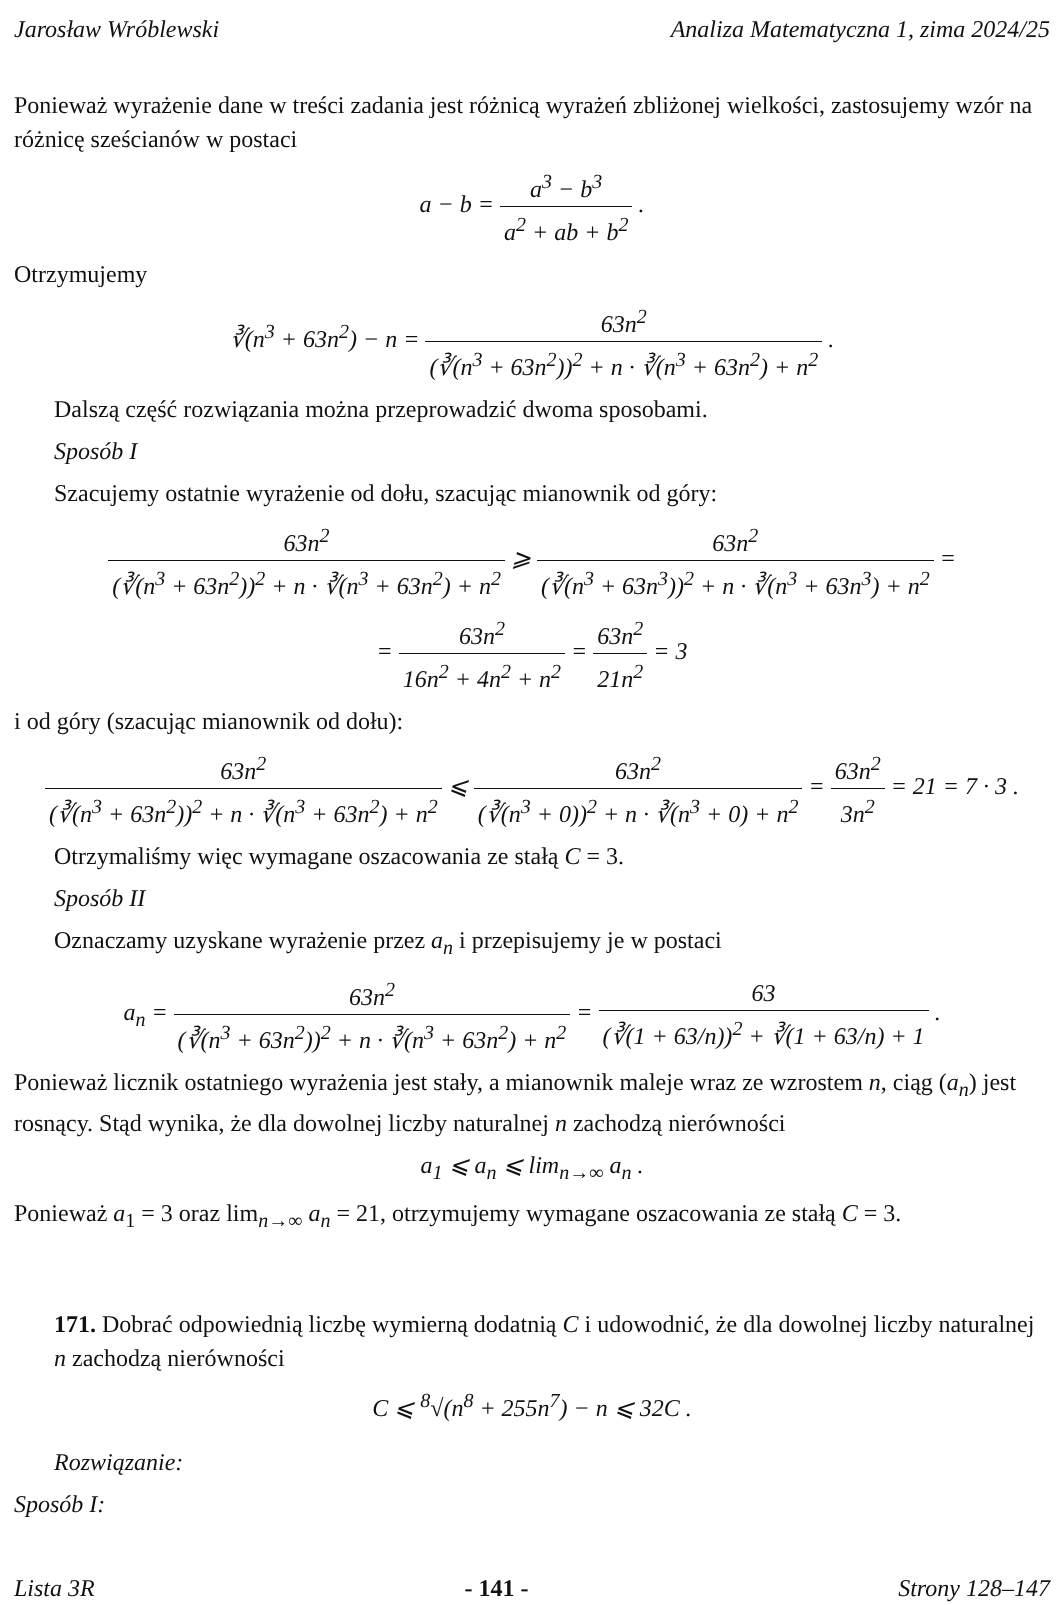Jarosław Wróblewski Analiza Matematyczna 1, zima 2024/25
Ponieważ wyrażenie dane w treści zadania jest różnicą wyrażeń zbliżonej wielkości, zastosujemy wzór na różnicę sześcianów w postaci
a − b = a<sup>3</sup> − b<sup>3</sup> a<sup>2</sup> + ab + b<sup>2</sup> .
Otrzymujemy
∛(n<sup>3</sup> + 63n<sup>2</sup>) − n = 63n<sup>2</sup> (∛(n<sup>3</sup> + 63n<sup>2</sup>))<sup>2</sup> + n · ∛(n<sup>3</sup> + 63n<sup>2</sup>) + n<sup>2</sup> .
Dalszą część rozwiązania można przeprowadzić dwoma sposobami.
Sposób I
Szacujemy ostatnie wyrażenie od dołu, szacując mianownik od góry:
63n<sup>2</sup> (∛(n<sup>3</sup> + 63n<sup>2</sup>))<sup>2</sup> + n · ∛(n<sup>3</sup> + 63n<sup>2</sup>) + n<sup>2</sup> ⩾ 63n<sup>2</sup> (∛(n<sup>3</sup> + 63n<sup>3</sup>))<sup>2</sup> + n · ∛(n<sup>3</sup> + 63n<sup>3</sup>) + n<sup>2</sup> =
= 63n<sup>2</sup> 16n<sup>2</sup> + 4n<sup>2</sup> + n<sup>2</sup> = 63n<sup>2</sup> 21n<sup>2</sup> = 3
i od góry (szacując mianownik od dołu):
63n<sup>2</sup> (∛(n<sup>3</sup> + 63n<sup>2</sup>))<sup>2</sup> + n · ∛(n<sup>3</sup> + 63n<sup>2</sup>) + n<sup>2</sup> ⩽ 63n<sup>2</sup> (∛(n<sup>3</sup> + 0))<sup>2</sup> + n · ∛(n<sup>3</sup> + 0) + n<sup>2</sup> = 63n<sup>2</sup> 3n<sup>2</sup> = 21 = 7 · 3 .
Otrzymaliśmy więc wymagane oszacowania ze stałą C = 3.
Sposób II
Oznaczamy uzyskane wyrażenie przez a<sub>n</sub> i przepisujemy je w postaci
a<sub>n</sub> = 63n<sup>2</sup> (∛(n<sup>3</sup> + 63n<sup>2</sup>))<sup>2</sup> + n · ∛(n<sup>3</sup> + 63n<sup>2</sup>) + n<sup>2</sup> = 63 (∛(1 + 63/n))<sup>2</sup> + ∛(1 + 63/n) + 1 .
Ponieważ licznik ostatniego wyrażenia jest stały, a mianownik maleje wraz ze wzrostem n, ciąg (a<sub>n</sub>) jest rosnący. Stąd wynika, że dla dowolnej liczby naturalnej n zachodzą nierówności
a<sub>1</sub> ⩽ a<sub>n</sub> ⩽ lim<sub>n→∞</sub> a<sub>n</sub> .
Ponieważ a<sub>1</sub> = 3 oraz lim<sub>n→∞</sub> a<sub>n</sub> = 21, otrzymujemy wymagane oszacowania ze stałą C = 3.
171. Dobrać odpowiednią liczbę wymierną dodatnią C i udowodnić, że dla dowolnej liczby naturalnej n zachodzą nierówności
C ⩽ <sup>8</sup>√(n<sup>8</sup> + 255n<sup>7</sup>) − n ⩽ 32C .
Rozwiązanie:
Sposób I:
Lista 3R - 141 - Strony 128–147